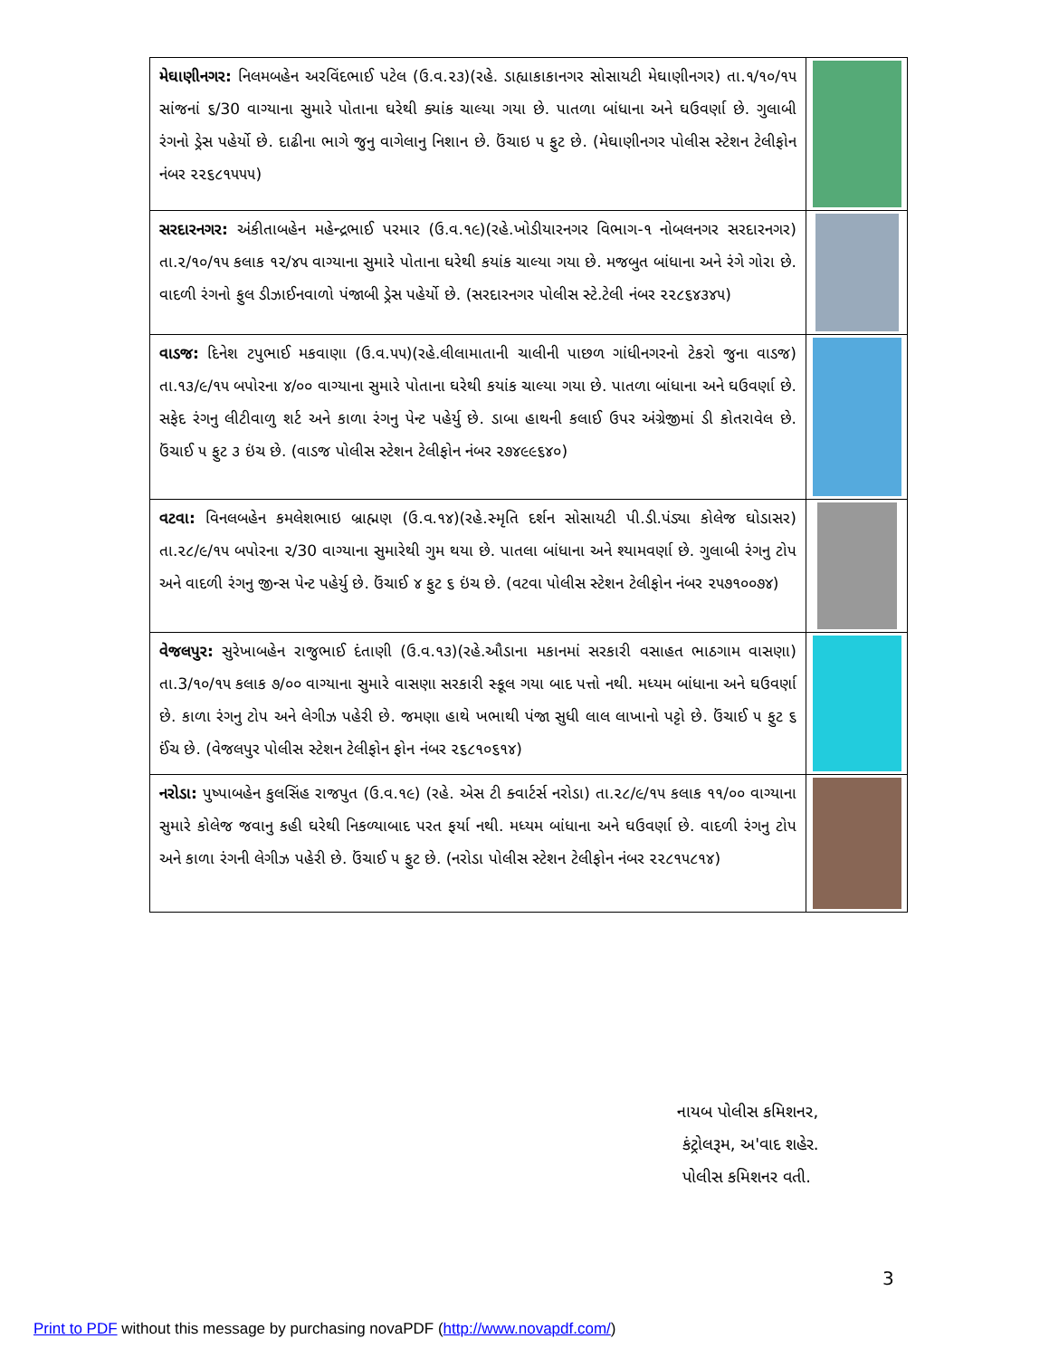| મેઘાણીનગર: નિલમબહેન અરવિંદભાઈ પટેલ (ઉ.વ.૨૩)(રહે. ડાહ્યાકાકાનગર સોસાયટી મેઘાણીનગર) તા.૧/૧૦/૧૫ સાંજનાં ૬/30 વાગ્યાના સુમારે પોતાના ઘરેથી ક્યાંક ચાલ્યા ગયા છે. પાતળા બાંધાના અને ઘઉવર્ણા છે. ગુલાબી રંગનો ડ્રેસ પહેર્યો છે. દાઢીના ભાગે જુનુ વાગેલાનુ નિશાન છે. ઉંચાઇ ૫ ફુટ છે. (મેઘાણીનગર પોલીસ સ્ટેશન ટેલીફોન નંબર ૨૨૬૮૧૫૫૫) | |
| સરદારનગર: અંકીતાબહેન મહેન્દ્રભાઈ પરમાર (ઉ.વ.૧૯)(રહે.ખોડીયારનગર વિભાગ-૧ નોબલનગર સરદારનગર) તા.૨/૧૦/૧૫ કલાક ૧૨/૪૫ વાગ્યાના સુમારે પોતાના ઘરેથી કયાંક ચાલ્યા ગયા છે. મજબુત બાંધાના અને રંગે ગોરા છે. વાદળી રંગનો ફુલ ડીઝાઈનવાળો પંજાબી ડ્રેસ પહેર્યો છે. (સરદારનગર પોલીસ સ્ટે.ટેલી નંબર ૨૨૮૬૪૩૪૫) | |
| વાડજ: દિનેશ ટપુભાઈ મકવાણા (ઉ.વ.૫૫)(રહે.લીલામાતાની ચાલીની પાછળ ગાંધીનગરનો ટેકરો જુના વાડજ) તા.૧૩/૯/૧૫ બપોરના ૪/૦૦ વાગ્યાના સુમારે પોતાના ઘરેથી કયાંક ચાલ્યા ગયા છે. પાતળા બાંધાના અને ઘઉવર્ણા છે. સફેદ રંગનુ લીટીવાળુ શર્ટ અને કાળા રંગનુ પેન્ટ પહેર્યુ છે. ડાબા હાથની કલાઈ ઉપર અંગ્રેજીમાં ડી કોતરાવેલ છે. ઉંચાઈ ૫ ફુટ ૩ ઇંચ છે. (વાડજ પોલીસ સ્ટેશન ટેલીફોન નંબર ૨૭૪૯૯૬૪૦) | |
| વટવા: વિનલબહેન કમલેશભાઇ બ્રાહ્મણ (ઉ.વ.૧૪)(રહે.સ્મૃતિ દર્શન સોસાયટી પી.ડી.પંડ્યા કોલેજ ઘોડાસર) તા.૨૮/૯/૧૫ બપોરના ૨/30 વાગ્યાના સુમારેથી ગુમ થયા છે. પાતલા બાંધાના અને શ્યામવર્ણા છે. ગુલાબી રંગનુ ટોપ અને વાદળી રંગનુ જીન્સ પેન્ટ પહેર્યુ છે. ઉંચાઈ ૪ ફુટ ૬ ઇંચ છે. (વટવા પોલીસ સ્ટેશન ટેલીફોન નંબર ૨૫૭૧૦૦૭૪) | |
| વેજલપુર: સુરેખાબહેન રાજુભાઈ દંતાણી (ઉ.વ.૧૩)(રહે.ઔડાના મકાનમાં સરકારી વસાહત ભાઠગામ વાસણા) તા.3/૧૦/૧૫ કલાક ૭/૦૦ વાગ્યાના સુમારે વાસણા સરકારી સ્કૂલ ગયા બાદ પત્તો નથી. મધ્યમ બાંધાના અને ઘઉવર્ણા છે. કાળા રંગનુ ટોપ અને લેગીઝ પહેરી છે. જમણા હાથે ખભાથી પંજા સુધી લાલ લાખાનો પટ્ટો છે. ઉંચાઈ ૫ ફુટ ૬ ઈંચ છે. (વેજલપુર પોલીસ સ્ટેશન ટેલીફોન ફોન નંબર ૨૬૮૧૦૬૧૪) | |
| નરોડા: પુષ્પાબહેન કુલસિંહ રાજપુત (ઉ.વ.૧૯) (રહે. એસ ટી ક્વાર્ટર્સ નરોડા) તા.૨૮/૯/૧૫ કલાક ૧૧/૦૦ વાગ્યાના સુમારે કોલેજ જવાનુ કહી ઘરેથી નિકળ્યાબાદ પરત ફર્યા નથી. મધ્યમ બાંધાના અને ઘઉવર્ણા છે. વાદળી રંગનુ ટોપ અને કાળા રંગની લેગીઝ પહેરી છે. ઉંચાઈ ૫ ફુટ છે. (નરોડા પોલીસ સ્ટેશન ટેલીફોન નંબર ૨૨૮૧૫૮૧૪) | |
નાયબ પોલીસ કમિશનર,
કંટ્રોલરૂમ, અ'વાદ શહેર.
પોલીસ કમિશનર વતી.
3
Print to PDF without this message by purchasing novaPDF (http://www.novapdf.com/)